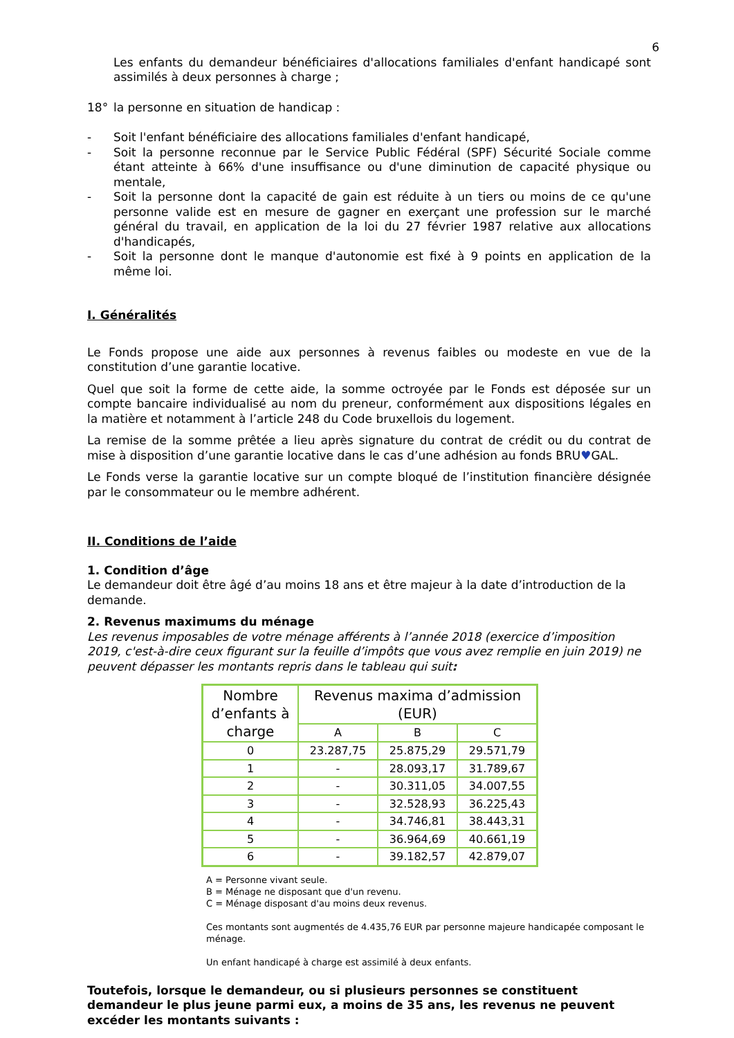6
Les enfants du demandeur bénéficiaires d'allocations familiales d'enfant handicapé sont assimilés à deux personnes à charge ;
18° la personne en situation de handicap :
- Soit l'enfant bénéficiaire des allocations familiales d'enfant handicapé,
- Soit la personne reconnue par le Service Public Fédéral (SPF) Sécurité Sociale comme étant atteinte à 66% d'une insuffisance ou d'une diminution de capacité physique ou mentale,
- Soit la personne dont la capacité de gain est réduite à un tiers ou moins de ce qu'une personne valide est en mesure de gagner en exerçant une profession sur le marché général du travail, en application de la loi du 27 février 1987 relative aux allocations d'handicapés,
- Soit la personne dont le manque d'autonomie est fixé à 9 points en application de la même loi.
I. Généralités
Le Fonds propose une aide aux personnes à revenus faibles ou modeste en vue de la constitution d’une garantie locative.
Quel que soit la forme de cette aide, la somme octroyée par le Fonds est déposée sur un compte bancaire individualisé au nom du preneur, conformément aux dispositions légales en la matière et notamment à l’article 248 du Code bruxellois du logement.
La remise de la somme prêtée a lieu après signature du contrat de crédit ou du contrat de mise à disposition d’une garantie locative dans le cas d’une adhésion au fonds BRU♥GAL.
Le Fonds verse la garantie locative sur un compte bloqué de l’institution financière désignée par le consommateur ou le membre adhérent.
II. Conditions de l’aide
1. Condition d’âge
Le demandeur doit être âgé d’au moins 18 ans et être majeur à la date d’introduction de la demande.
2. Revenus maximums du ménage
Les revenus imposables de votre ménage afférents à l’année 2018 (exercice d’imposition 2019, c'est-à-dire ceux figurant sur la feuille d’impôts que vous avez remplie en juin 2019) ne peuvent dépasser les montants repris dans le tableau qui suit:
| Nombre d’enfants à charge | Revenus maxima d’admission (EUR) | | |
| --- | --- | --- | --- |
| | A | B | C |
| 0 | 23.287,75 | 25.875,29 | 29.571,79 |
| 1 | - | 28.093,17 | 31.789,67 |
| 2 | - | 30.311,05 | 34.007,55 |
| 3 | - | 32.528,93 | 36.225,43 |
| 4 | - | 34.746,81 | 38.443,31 |
| 5 | - | 36.964,69 | 40.661,19 |
| 6 | - | 39.182,57 | 42.879,07 |
A = Personne vivant seule.
B = Ménage ne disposant que d'un revenu.
C = Ménage disposant d'au moins deux revenus.
Ces montants sont augmentés de 4.435,76 EUR par personne majeure handicapée composant le ménage.
Un enfant handicapé à charge est assimilé à deux enfants.
Toutefois, lorsque le demandeur, ou si plusieurs personnes se constituent demandeur le plus jeune parmi eux, a moins de 35 ans, les revenus ne peuvent excéder les montants suivants :